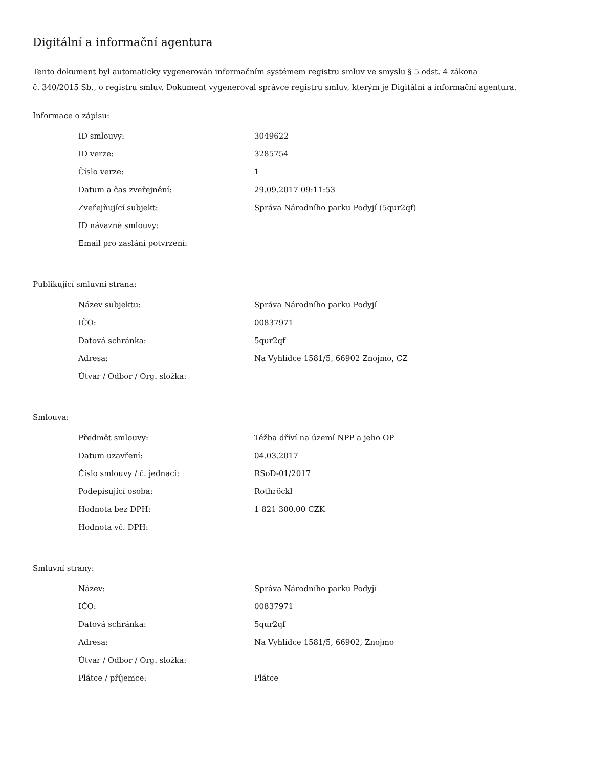Digitální a informační agentura
Tento dokument byl automaticky vygenerován informačním systémem registru smluv ve smyslu § 5 odst. 4 zákona
č. 340/2015 Sb., o registru smluv. Dokument vygeneroval správce registru smluv, kterým je Digitální a informační agentura.
Informace o zápisu:
| ID smlouvy: | 3049622 |
| ID verze: | 3285754 |
| Číslo verze: | 1 |
| Datum a čas zveřejnění: | 29.09.2017 09:11:53 |
| Zveřejňující subjekt: | Správa Národního parku Podyjí (5qur2qf) |
| ID návazné smlouvy: | |
| Email pro zaslání potvrzení: | |
Publikující smluvní strana:
| Název subjektu: | Správa Národního parku Podyjí |
| IČO: | 00837971 |
| Datová schránka: | 5qur2qf |
| Adresa: | Na Vyhlídce 1581/5, 66902 Znojmo, CZ |
| Útvar / Odbor / Org. složka: | |
Smlouva:
| Předmět smlouvy: | Těžba dříví na území NPP a jeho OP |
| Datum uzavření: | 04.03.2017 |
| Číslo smlouvy / č. jednací: | RSoD-01/2017 |
| Podepisující osoba: | Rothröckl |
| Hodnota bez DPH: | 1 821 300,00 CZK |
| Hodnota vč. DPH: | |
Smluvní strany:
| Název: | Správa Národního parku Podyjí |
| IČO: | 00837971 |
| Datová schránka: | 5qur2qf |
| Adresa: | Na Vyhlídce 1581/5, 66902, Znojmo |
| Útvar / Odbor / Org. složka: | |
| Plátce / příjemce: | Plátce |